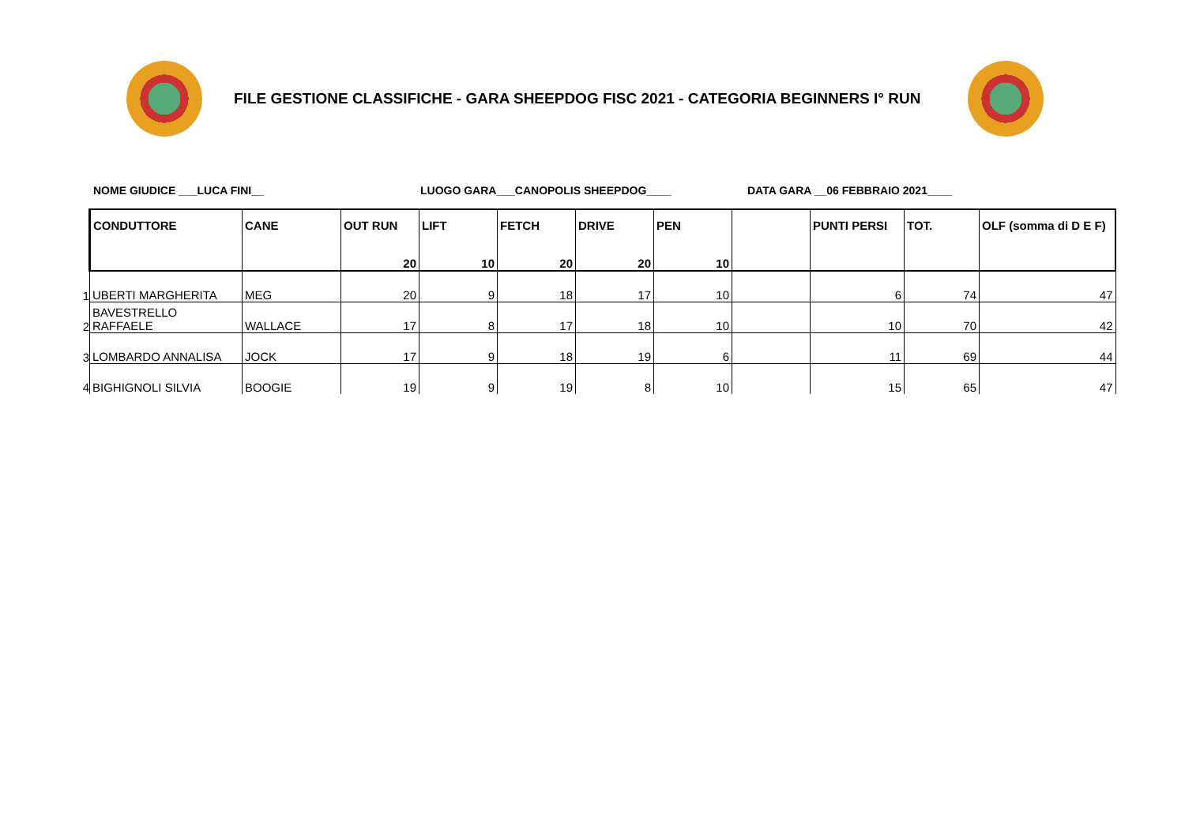FILE GESTIONE CLASSIFICHE - GARA SHEEPDOG FISC 2021 - CATEGORIA BEGINNERS I° RUN
NOME GIUDICE ___LUCA FINI__ LUOGO GARA___CANOPOLIS SHEEPDOG____ DATA GARA __06 FEBBRAIO 2021____
| | CONDUTTORE | CANE | OUT RUN | LIFT | FETCH | DRIVE | PEN | | PUNTI PERSI | TOT. | OLF (somma di D E F) |
| | | | 20 | 10 | 20 | 20 | 10 | | | | |
| 1 | UBERTI MARGHERITA | MEG | 20 | 9 | 18 | 17 | 10 | | 6 | 74 | 47 |
| 2 | BAVESTRELLO RAFFAELE | WALLACE | 17 | 8 | 17 | 18 | 10 | | 10 | 70 | 42 |
| 3 | LOMBARDO ANNALISA | JOCK | 17 | 9 | 18 | 19 | 6 | | 11 | 69 | 44 |
| 4 | BIGHIGNOLI SILVIA | BOOGIE | 19 | 9 | 19 | 8 | 10 | | 15 | 65 | 47 |